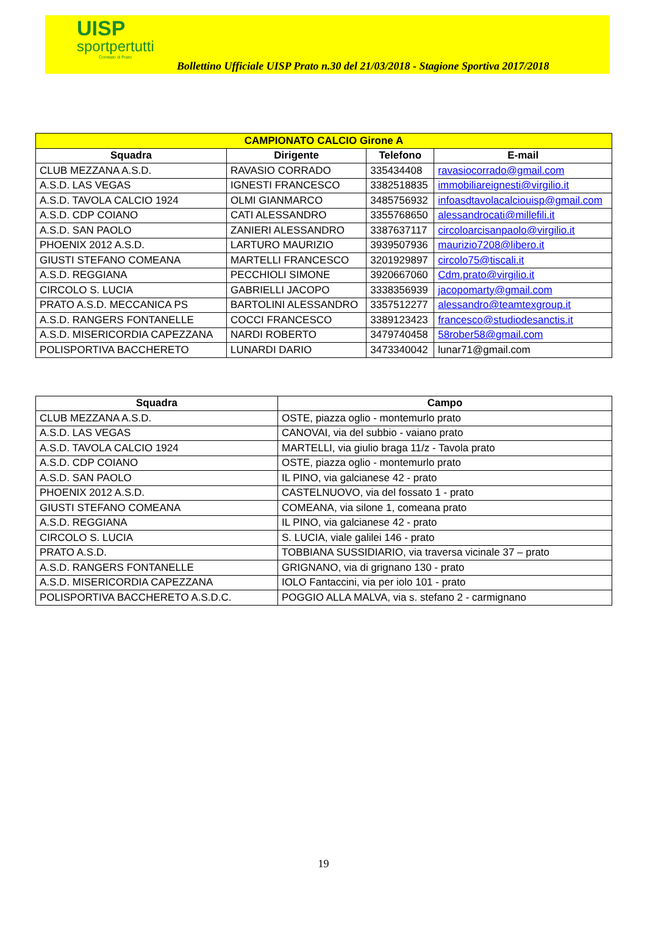UISP
sportpertutti
Comitato di Prato
Bollettino Ufficiale UISP Prato n.30 del 21/03/2018 - Stagione Sportiva 2017/2018
| CAMPIONATO CALCIO Girone A | | | |
| --- | --- | --- | --- |
| Squadra | Dirigente | Telefono | E-mail |
| CLUB MEZZANA A.S.D. | RAVASIO CORRADO | 335434408 | ravasiocorrado@gmail.com |
| A.S.D. LAS VEGAS | IGNESTI FRANCESCO | 3382518835 | immobiliareignesti@virgilio.it |
| A.S.D. TAVOLA CALCIO 1924 | OLMI GIANMARCO | 3485756932 | infoasdtavolacalciouisp@gmail.com |
| A.S.D. CDP COIANO | CATI ALESSANDRO | 3355768650 | alessandrocati@millefili.it |
| A.S.D. SAN PAOLO | ZANIERI ALESSANDRO | 3387637117 | circoloarcisanpaolo@virgilio.it |
| PHOENIX 2012 A.S.D. | LARTURO MAURIZIO | 3939507936 | maurizio7208@libero.it |
| GIUSTI STEFANO COMEANA | MARTELLI FRANCESCO | 3201929897 | circolo75@tiscali.it |
| A.S.D. REGGIANA | PECCHIOLI SIMONE | 3920667060 | Cdm.prato@virgilio.it |
| CIRCOLO S. LUCIA | GABRIELLI JACOPO | 3338356939 | jacopomarty@gmail.com |
| PRATO A.S.D. MECCANICA PS | BARTOLINI ALESSANDRO | 3357512277 | alessandro@teamtexgroup.it |
| A.S.D. RANGERS FONTANELLE | COCCI FRANCESCO | 3389123423 | francesco@studiodesanctis.it |
| A.S.D. MISERICORDIA CAPEZZANA | NARDI ROBERTO | 3479740458 | 58rober58@gmail.com |
| POLISPORTIVA BACCHERETO | LUNARDI DARIO | 3473340042 | lunar71@gmail.com |
| Squadra | Campo |
| --- | --- |
| CLUB MEZZANA A.S.D. | OSTE, piazza oglio - montemurlo prato |
| A.S.D. LAS VEGAS | CANOVAI, via del subbio - vaiano prato |
| A.S.D. TAVOLA CALCIO 1924 | MARTELLI, via giulio braga 11/z - Tavola prato |
| A.S.D. CDP COIANO | OSTE, piazza oglio - montemurlo prato |
| A.S.D. SAN PAOLO | IL PINO, via galcianese 42 - prato |
| PHOENIX 2012 A.S.D. | CASTELNUOVO, via del fossato 1 - prato |
| GIUSTI STEFANO COMEANA | COMEANA, via silone 1, comeana prato |
| A.S.D. REGGIANA | IL PINO, via galcianese 42 - prato |
| CIRCOLO S. LUCIA | S. LUCIA, viale galilei 146 - prato |
| PRATO A.S.D. | TOBBIANA SUSSIDIARIO, via traversa vicinale 37 – prato |
| A.S.D. RANGERS FONTANELLE | GRIGNANO, via di grignano 130 - prato |
| A.S.D. MISERICORDIA CAPEZZANA | IOLO Fantaccini, via per iolo 101 - prato |
| POLISPORTIVA BACCHERETO A.S.D.C. | POGGIO ALLA MALVA, via s. stefano 2 - carmignano |
19